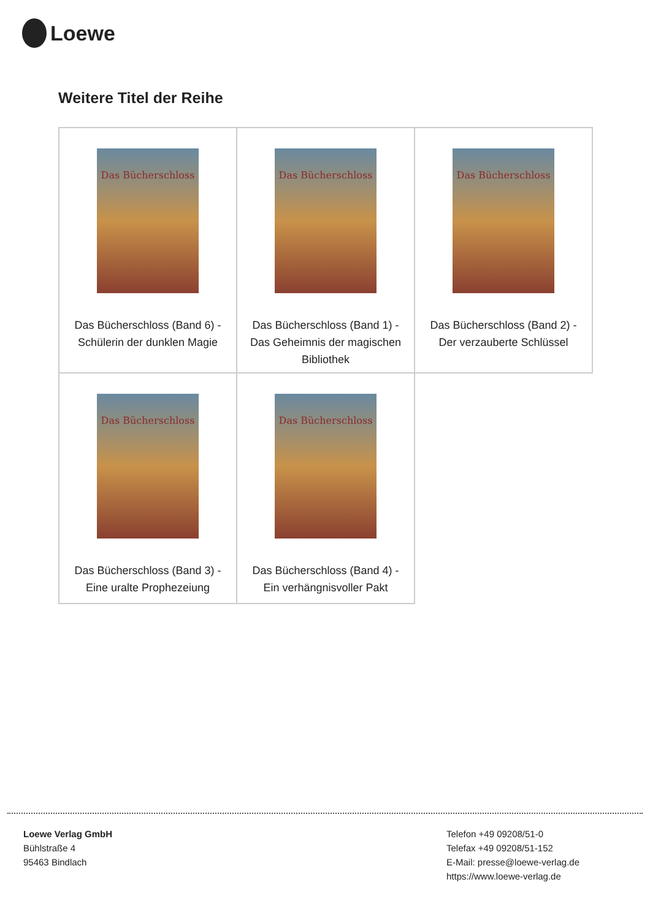Loewe
Weitere Titel der Reihe
| Das Bücherschloss Das Bücherschloss (Band 6) - Schülerin der dunklen Magie | Das Bücherschloss Das Bücherschloss (Band 1) - Das Geheimnis der magischen Bibliothek | Das Bücherschloss Das Bücherschloss (Band 2) - Der verzauberte Schlüssel |
| Das Bücherschloss Das Bücherschloss (Band 3) - Eine uralte Prophezeiung | Das Bücherschloss Das Bücherschloss (Band 4) - Ein verhängnisvoller Pakt | |
Loewe Verlag GmbH
Bühlstraße 4
95463 Bindlach
Telefon +49 09208/51-0
Telefax +49 09208/51-152
E-Mail: presse@loewe-verlag.de
https://www.loewe-verlag.de